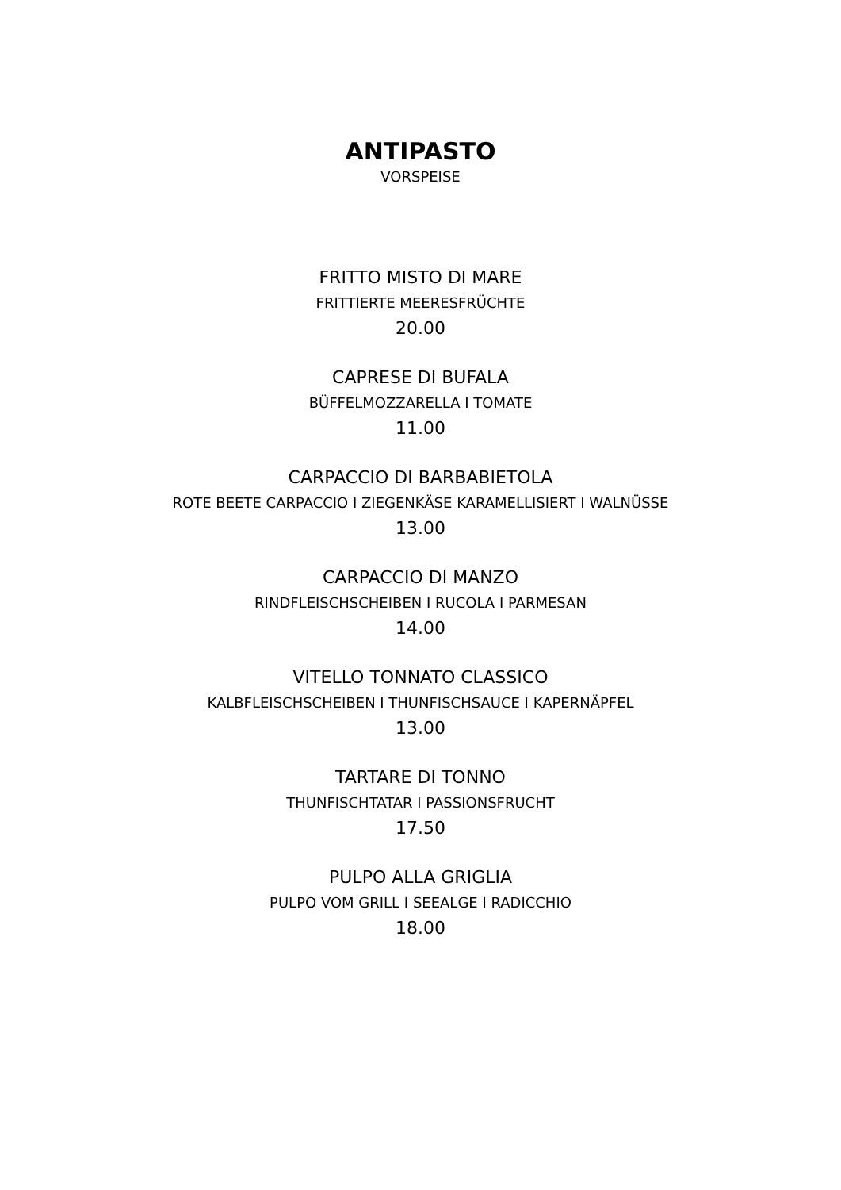ANTIPASTO
VORSPEISE
FRITTO MISTO DI MARE
FRITTIERTE MEERESFRÜCHTE
20.00
CAPRESE DI BUFALA
BÜFFELMOZZARELLA I TOMATE
11.00
CARPACCIO DI BARBABIETOLA
ROTE BEETE CARPACCIO I ZIEGENKÄSE KARAMELLISIERT I WALNÜSSE
13.00
CARPACCIO DI MANZO
RINDFLEISCHSCHEIBEN I RUCOLA I PARMESAN
14.00
VITELLO TONNATO CLASSICO
KALBFLEISCHSCHEIBEN I THUNFISCHSAUCE I KAPERNÄPFEL
13.00
TARTARE DI TONNO
THUNFISCHTATAR I PASSIONSFRUCHT
17.50
PULPO ALLA GRIGLIA
PULPO VOM GRILL I SEEALGE I RADICCHIO
18.00